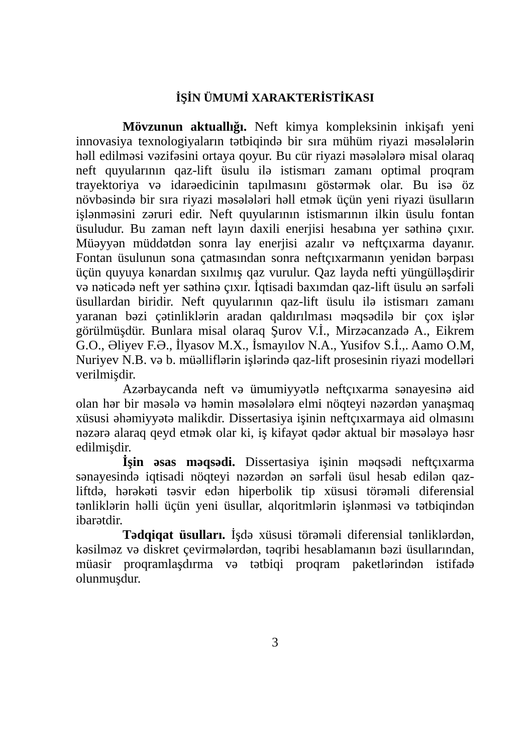İŞİN ÜMUMİ XARAKTERİSTİKASI
Mövzunun aktuallığı. Neft kimya kompleksinin inkişafı yeni innovasiya texnologiyaların tətbiqində bir sıra mühüm riyazi məsələlərin həll edilməsi vəzifəsini ortaya qoyur. Bu cür riyazi məsələlərə misal olaraq neft quyularının qaz-lift üsulu ilə istismarı zamanı optimal proqram trayektoriya və idarəedicinin tapılmasını göstərmək olar. Bu isə öz növbəsində bir sıra riyazi məsələləri həll etmək üçün yeni riyazi üsulların işlənməsini zəruri edir. Neft quyularının istismarının ilkin üsulu fontan üsuludur. Bu zaman neft layın daxili enerjisi hesabına yer səthinə çıxır. Müəyyən müddətdən sonra lay enerjisi azalır və neftçıxarma dayanır. Fontan üsulunun sona çatmasından sonra neftçıxarmanın yenidən bərpası üçün quyuya kənardan sıxılmış qaz vurulur. Qaz layda nefti yüngülləşdirir və nəticədə neft yer səthinə çıxır. İqtisadi baxımdan qaz-lift üsulu ən sərfəli üsullardan biridir. Neft quyularının qaz-lift üsulu ilə istismarı zamanı yaranan bəzi çətinliklərin aradan qaldırılması məqsədilə bir çox işlər görülmüşdür. Bunlara misal olaraq Şurov V.İ., Mirzəcanzadə A., Eikrem G.O., Əliyev F.Ə., İlyasov M.X., İsmayılov N.A., Yusifov S.İ.,. Aamo O.M, Nuriyev N.B. və b. müəlliflərin işlərində qaz-lift prosesinin riyazi modelləri verilmişdir.
Azərbaycanda neft və ümumiyyətlə neftçıxarma sənayesinə aid olan hər bir məsələ və həmin məsələlərə elmi nöqteyi nəzərdən yanaşmaq xüsusi əhəmiyyətə malikdir. Dissertasiya işinin neftçıxarmaya aid olmasını nəzərə alaraq qeyd etmək olar ki, iş kifayət qədər aktual bir məsələyə həsr edilmişdir.
İşin əsas məqsədi. Dissertasiya işinin məqsədi neftçıxarma sənayesində iqtisadi nöqteyi nəzərdən ən sərfəli üsul hesab edilən qaz-liftdə, hərəkəti təsvir edən hiperbolik tip xüsusi törəməli diferensial tənliklərin həlli üçün yeni üsullar, alqoritmlərin işlənməsi və tətbiqindən ibarətdir.
Tədqiqat üsulları. İşdə xüsusi törəməli diferensial tənliklərdən, kəsilməz və diskret çevirmələrdən, təqribi hesablamanın bəzi üsullarından, müasir proqramlaşdırma və tətbiqi proqram paketlərindən istifadə olunmuşdur.
3